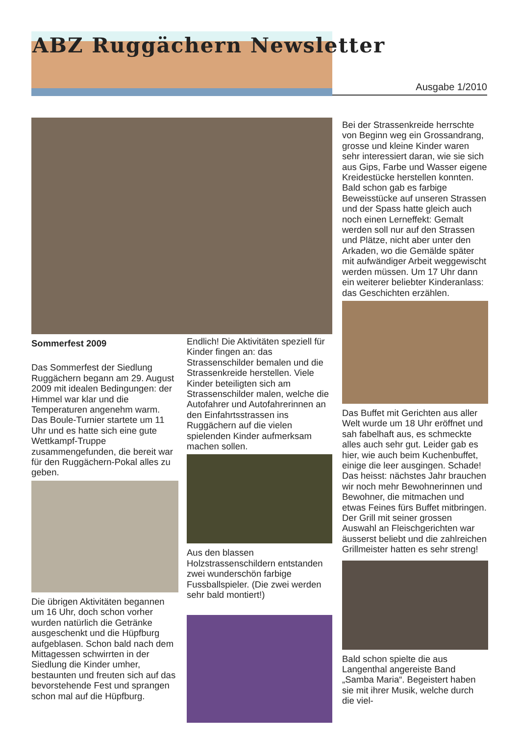ABZ Ruggächern Newsletter
Ausgabe 1/2010
Sommerfest 2009
Das Sommerfest der Siedlung Ruggächern begann am 29. August 2009 mit idealen Bedingungen: der Himmel war klar und die Temperaturen angenehm warm. Das Boule-Turnier startete um 11 Uhr und es hatte sich eine gute Wettkampf-Truppe zusammengefunden, die bereit war für den Ruggächern-Pokal alles zu geben.
Die übrigen Aktivitäten begannen um 16 Uhr, doch schon vorher wurden natürlich die Getränke ausgeschenkt und die Hüpfburg aufgeblasen. Schon bald nach dem Mittagessen schwirrten in der Siedlung die Kinder umher, bestaunten und freuten sich auf das bevorstehende Fest und sprangen schon mal auf die Hüpfburg.
Endlich! Die Aktivitäten speziell für Kinder fingen an: das Strassenschilder bemalen und die Strassenkreide herstellen. Viele Kinder beteiligten sich am Strassenschilder malen, welche die Autofahrer und Autofahrerinnen an den Einfahrtsstrassen ins Ruggächern auf die vielen spielenden Kinder aufmerksam machen sollen.
Aus den blassen Holzstrassenschildern entstanden zwei wunderschön farbige Fussballspieler. (Die zwei werden sehr bald montiert!)
Bei der Strassenkreide herrschte von Beginn weg ein Grossandrang, grosse und kleine Kinder waren sehr interessiert daran, wie sie sich aus Gips, Farbe und Wasser eigene Kreidestücke herstellen konnten. Bald schon gab es farbige Beweisstücke auf unseren Strassen und der Spass hatte gleich auch noch einen Lerneffekt: Gemalt werden soll nur auf den Strassen und Plätze, nicht aber unter den Arkaden, wo die Gemälde später mit aufwändiger Arbeit weggewischt werden müssen. Um 17 Uhr dann ein weiterer beliebter Kinderanlass: das Geschichten erzählen.
Das Buffet mit Gerichten aus aller Welt wurde um 18 Uhr eröffnet und sah fabelhaft aus, es schmeckte alles auch sehr gut. Leider gab es hier, wie auch beim Kuchenbuffet, einige die leer ausgingen. Schade! Das heisst: nächstes Jahr brauchen wir noch mehr Bewohnerinnen und Bewohner, die mitmachen und etwas Feines fürs Buffet mitbringen. Der Grill mit seiner grossen Auswahl an Fleischgerichten war äusserst beliebt und die zahlreichen Grillmeister hatten es sehr streng!
Bald schon spielte die aus Langenthal angereiste Band „Samba Maria“. Begeistert haben sie mit ihrer Musik, welche durch die viel-